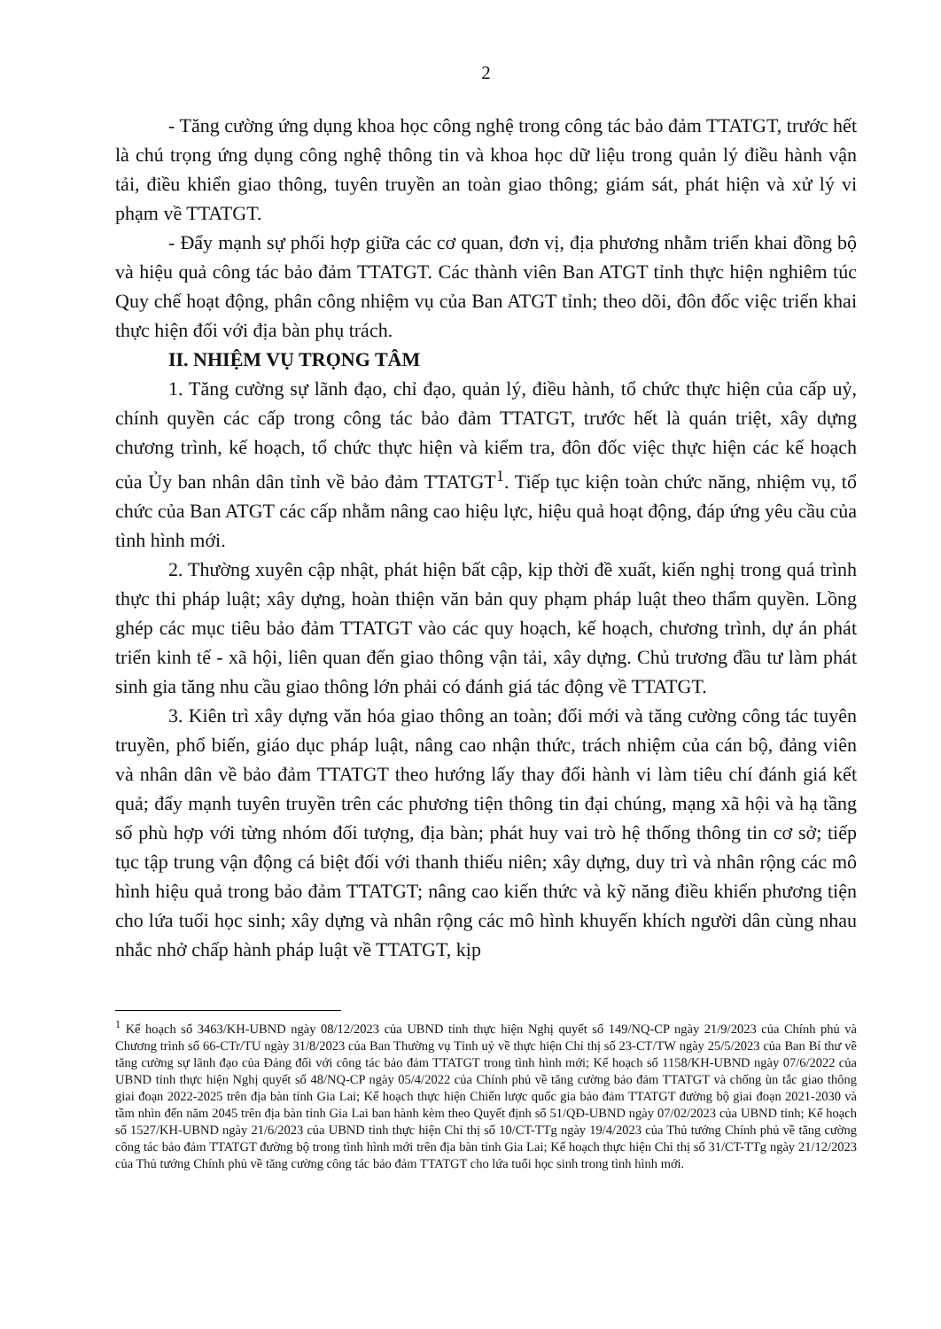2
- Tăng cường ứng dụng khoa học công nghệ trong công tác bảo đảm TTATGT, trước hết là chú trọng ứng dụng công nghệ thông tin và khoa học dữ liệu trong quản lý điều hành vận tải, điều khiển giao thông, tuyên truyền an toàn giao thông; giám sát, phát hiện và xử lý vi phạm về TTATGT.
- Đẩy mạnh sự phối hợp giữa các cơ quan, đơn vị, địa phương nhằm triển khai đồng bộ và hiệu quả công tác bảo đảm TTATGT. Các thành viên Ban ATGT tỉnh thực hiện nghiêm túc Quy chế hoạt động, phân công nhiệm vụ của Ban ATGT tỉnh; theo dõi, đôn đốc việc triển khai thực hiện đối với địa bàn phụ trách.
II. NHIỆM VỤ TRỌNG TÂM
1. Tăng cường sự lãnh đạo, chỉ đạo, quản lý, điều hành, tổ chức thực hiện của cấp uỷ, chính quyền các cấp trong công tác bảo đảm TTATGT, trước hết là quán triệt, xây dựng chương trình, kế hoạch, tổ chức thực hiện và kiểm tra, đôn đốc việc thực hiện các kế hoạch của Ủy ban nhân dân tỉnh về bảo đảm TTATGT<sup>1</sup>. Tiếp tục kiện toàn chức năng, nhiệm vụ, tổ chức của Ban ATGT các cấp nhằm nâng cao hiệu lực, hiệu quả hoạt động, đáp ứng yêu cầu của tình hình mới.
2. Thường xuyên cập nhật, phát hiện bất cập, kịp thời đề xuất, kiến nghị trong quá trình thực thi pháp luật; xây dựng, hoàn thiện văn bản quy phạm pháp luật theo thẩm quyền. Lồng ghép các mục tiêu bảo đảm TTATGT vào các quy hoạch, kế hoạch, chương trình, dự án phát triển kinh tế - xã hội, liên quan đến giao thông vận tải, xây dựng. Chủ trương đầu tư làm phát sinh gia tăng nhu cầu giao thông lớn phải có đánh giá tác động về TTATGT.
3. Kiên trì xây dựng văn hóa giao thông an toàn; đổi mới và tăng cường công tác tuyên truyền, phổ biến, giáo dục pháp luật, nâng cao nhận thức, trách nhiệm của cán bộ, đảng viên và nhân dân về bảo đảm TTATGT theo hướng lấy thay đổi hành vi làm tiêu chí đánh giá kết quả; đẩy mạnh tuyên truyền trên các phương tiện thông tin đại chúng, mạng xã hội và hạ tầng số phù hợp với từng nhóm đối tượng, địa bàn; phát huy vai trò hệ thống thông tin cơ sở; tiếp tục tập trung vận động cá biệt đối với thanh thiếu niên; xây dựng, duy trì và nhân rộng các mô hình hiệu quả trong bảo đảm TTATGT; nâng cao kiến thức và kỹ năng điều khiển phương tiện cho lứa tuổi học sinh; xây dựng và nhân rộng các mô hình khuyến khích người dân cùng nhau nhắc nhở chấp hành pháp luật về TTATGT, kịp
<sup>1</sup> Kế hoạch số 3463/KH-UBND ngày 08/12/2023 của UBND tỉnh thực hiện Nghị quyết số 149/NQ-CP ngày 21/9/2023 của Chính phủ và Chương trình số 66-CTr/TU ngày 31/8/2023 của Ban Thường vụ Tỉnh uỷ về thực hiện Chỉ thị số 23-CT/TW ngày 25/5/2023 của Ban Bí thư về tăng cường sự lãnh đạo của Đảng đối với công tác bảo đảm TTATGT trong tình hình mới; Kế hoạch số 1158/KH-UBND ngày 07/6/2022 của UBND tỉnh thực hiện Nghị quyết số 48/NQ-CP ngày 05/4/2022 của Chính phủ về tăng cường bảo đảm TTATGT và chống ùn tắc giao thông giai đoạn 2022-2025 trên địa bàn tỉnh Gia Lai; Kế hoạch thực hiện Chiến lược quốc gia bảo đảm TTATGT đường bộ giai đoạn 2021-2030 và tầm nhìn đến năm 2045 trên địa bàn tỉnh Gia Lai ban hành kèm theo Quyết định số 51/QĐ-UBND ngày 07/02/2023 của UBND tỉnh; Kế hoạch số 1527/KH-UBND ngày 21/6/2023 của UBND tỉnh thực hiện Chỉ thị số 10/CT-TTg ngày 19/4/2023 của Thủ tướng Chính phủ về tăng cường công tác bảo đảm TTATGT đường bộ trong tình hình mới trên địa bàn tỉnh Gia Lai; Kế hoạch thực hiện Chỉ thị số 31/CT-TTg ngày 21/12/2023 của Thủ tướng Chính phủ về tăng cường công tác bảo đảm TTATGT cho lứa tuổi học sinh trong tình hình mới.